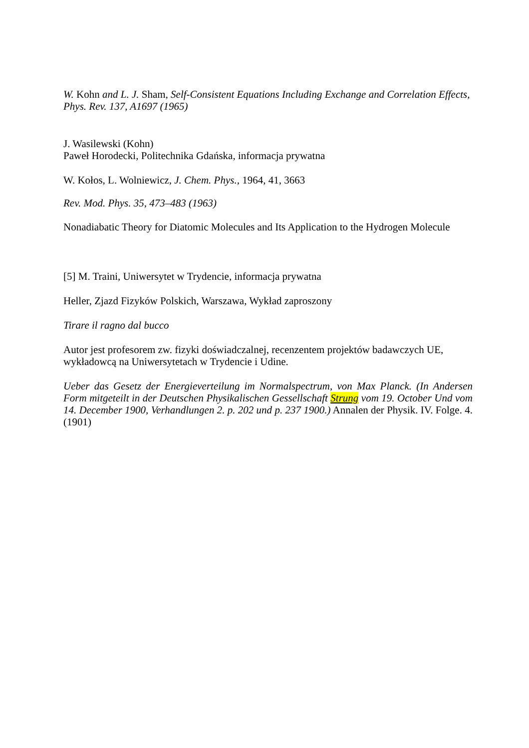W. Kohn and L. J. Sham, Self-Consistent Equations Including Exchange and Correlation Effects, Phys. Rev. 137, A1697 (1965)
J. Wasilewski (Kohn)
Paweł Horodecki, Politechnika Gdańska, informacja prywatna
W. Kołos, L. Wolniewicz, J. Chem. Phys., 1964, 41, 3663
Rev. Mod. Phys. 35, 473–483 (1963)
Nonadiabatic Theory for Diatomic Molecules and Its Application to the Hydrogen Molecule
[5] M. Traini, Uniwersytet w Trydencie, informacja prywatna
Heller, Zjazd Fizyków Polskich, Warszawa, Wykład zaproszony
Tirare il ragno dal bucco
Autor jest profesorem zw. fizyki doświadczalnej, recenzentem projektów badawczych UE, wykładowcą na Uniwersytetach w Trydencie i Udine.
Ueber das Gesetz der Energieverteilung im Normalspectrum, von Max Planck. (In Andersen Form mitgeteilt in der Deutschen Physikalischen Gessellschaft Strung vom 19. October Und vom 14. December 1900, Verhandlungen 2. p. 202 und p. 237 1900.) Annalen der Physik. IV. Folge. 4. (1901)